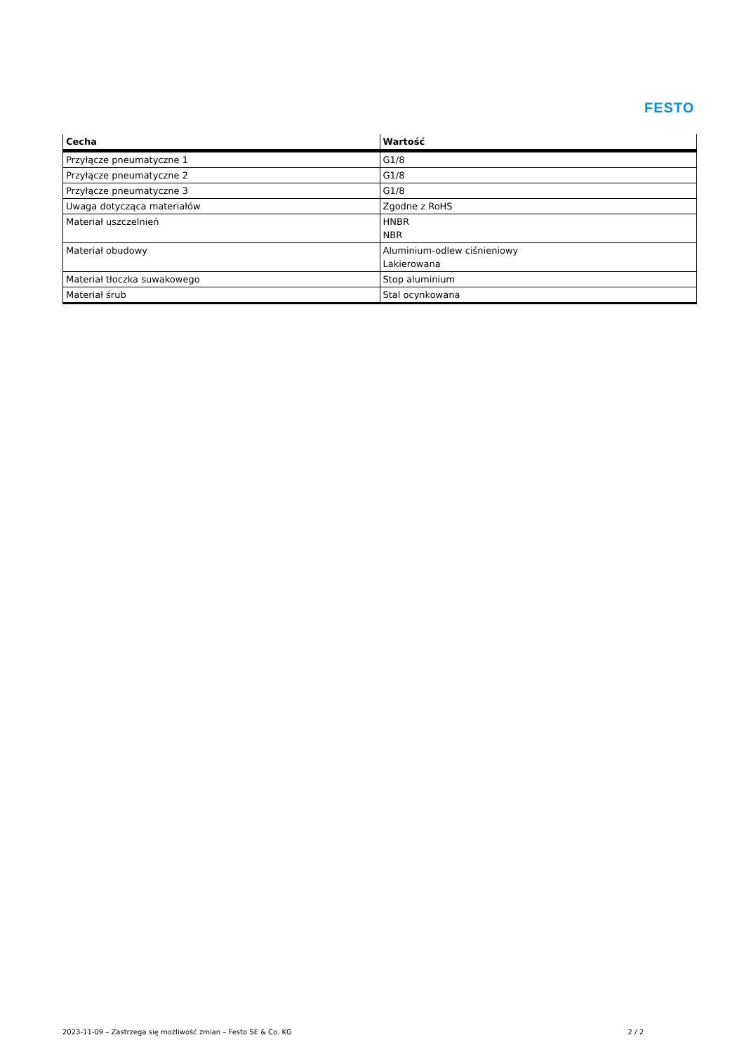FESTO
| Cecha | Wartość |
| --- | --- |
| Przyłącze pneumatyczne 1 | G1/8 |
| Przyłącze pneumatyczne 2 | G1/8 |
| Przyłącze pneumatyczne 3 | G1/8 |
| Uwaga dotycząca materiałów | Zgodne z RoHS |
| Materiał uszczelnień | HNBR NBR |
| Materiał obudowy | Aluminium-odlew ciśnieniowy Lakierowana |
| Materiał tłoczka suwakowego | Stop aluminium |
| Materiał śrub | Stal ocynkowana |
2023-11-09 – Zastrzega się możliwość zmian – Festo SE & Co. KG 2 / 2